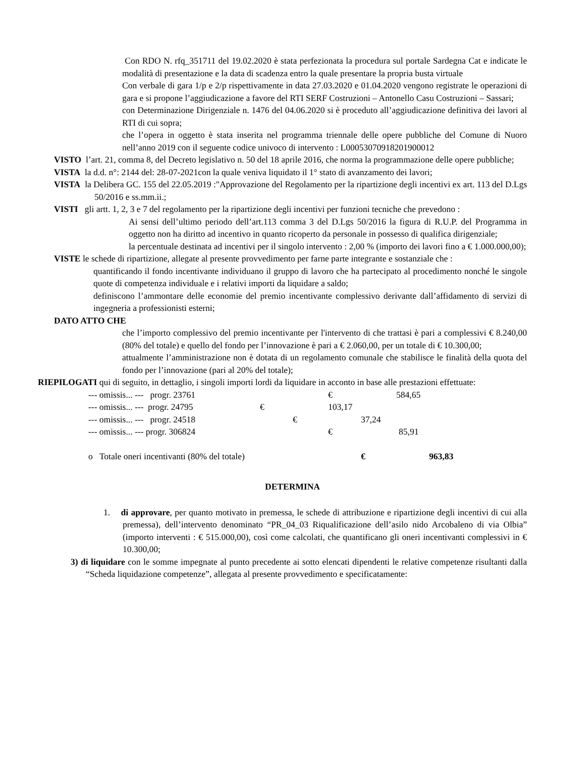Con RDO N. rfq_351711 del 19.02.2020 è stata perfezionata la procedura sul portale Sardegna Cat e indicate le modalità di presentazione e la data di scadenza entro la quale presentare la propria busta virtuale
Con verbale di gara 1/p e 2/p rispettivamente in data 27.03.2020 e 01.04.2020 vengono registrate le operazioni di gara e si propone l’aggiudicazione a favore del RTI SERF Costruzioni – Antonello Casu Costruzioni – Sassari;
con Determinazione Dirigenziale n. 1476 del 04.06.2020 si è proceduto all’aggiudicazione definitiva dei lavori al RTI di cui sopra;
che l’opera in oggetto è stata inserita nel programma triennale delle opere pubbliche del Comune di Nuoro nell’anno 2019 con il seguente codice univoco di intervento : L00053070918201900012
VISTO l’art. 21, comma 8, del Decreto legislativo n. 50 del 18 aprile 2016, che norma la programmazione delle opere pubbliche;
VISTA la d.d. n°: 2144 del: 28-07-2021con la quale veniva liquidato il 1° stato di avanzamento dei lavori;
VISTA la Delibera GC. 155 del 22.05.2019 :"Approvazione del Regolamento per la ripartizione degli incentivi ex art. 113 del D.Lgs 50/2016 e ss.mm.ii.;
VISTI gli artt. 1, 2, 3 e 7 del regolamento per la ripartizione degli incentivi per funzioni tecniche che prevedono :
Ai sensi dell’ultimo periodo dell’art.113 comma 3 del D.Lgs 50/2016 la figura di R.U.P. del Programma in oggetto non ha diritto ad incentivo in quanto ricoperto da personale in possesso di qualifica dirigenziale;
la percentuale destinata ad incentivi per il singolo intervento : 2,00 % (importo dei lavori fino a € 1.000.000,00);
VISTE le schede di ripartizione, allegate al presente provvedimento per farne parte integrante e sostanziale che :
quantificando il fondo incentivante individuano il gruppo di lavoro che ha partecipato al procedimento nonché le singole quote di competenza individuale e i relativi importi da liquidare a saldo;
definiscono l’ammontare delle economie del premio incentivante complessivo derivante dall’affidamento di servizi di ingegneria a professionisti esterni;
DATO ATTO CHE
che l’importo complessivo del premio incentivante per l'intervento di che trattasi è pari a complessivi € 8.240,00 (80% del totale) e quello del fondo per l’innovazione è pari a € 2.060,00, per un totale di € 10.300,00;
attualmente l’amministrazione non è dotata di un regolamento comunale che stabilisce le finalità della quota del fondo per l’innovazione (pari al 20% del totale);
RIEPILOGATI qui di seguito, in dettaglio, i singoli importi lordi da liquidare in acconto in base alle prestazioni effettuate:
--- omissis... --- progr. 23761 € 584,65
--- omissis... --- progr. 24795 € 103,17
--- omissis... --- progr. 24518 € 37,24
--- omissis... --- progr. 306824 € 85,91
o Totale oneri incentivanti (80% del totale) € 963,83
DETERMINA
1. di approvare, per quanto motivato in premessa, le schede di attribuzione e ripartizione degli incentivi di cui alla premessa), dell’intervento denominato “PR_04_03 Riqualificazione dell’asilo nido Arcobaleno di via Olbia” (importo interventi : € 515.000,00), così come calcolati, che quantificano gli oneri incentivanti complessivi in € 10.300,00;
3) di liquidare con le somme impegnate al punto precedente ai sotto elencati dipendenti le relative competenze risultanti dalla “Scheda liquidazione competenze”, allegata al presente provvedimento e specificatamente: